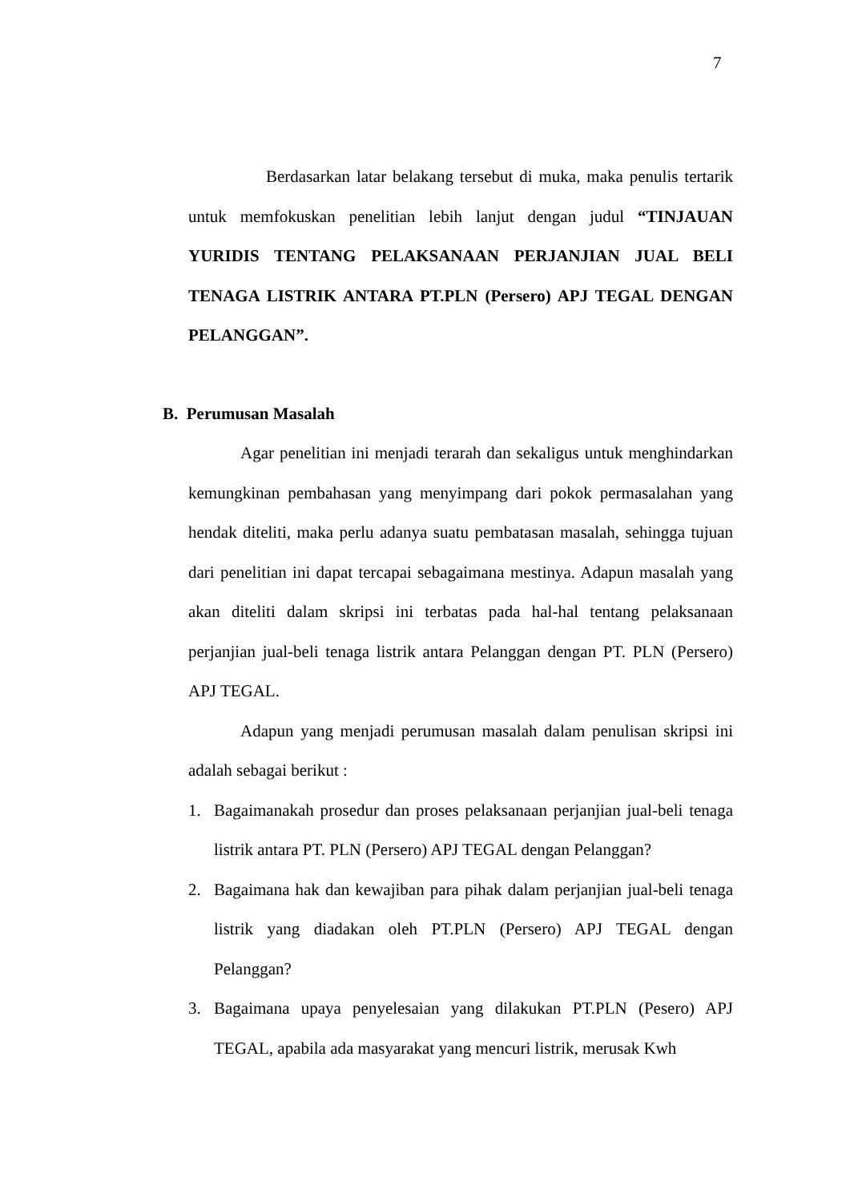7
Berdasarkan latar belakang tersebut di muka, maka penulis tertarik untuk memfokuskan penelitian lebih lanjut dengan judul “TINJAUAN YURIDIS TENTANG PELAKSANAAN PERJANJIAN JUAL BELI TENAGA LISTRIK ANTARA PT.PLN (Persero) APJ TEGAL DENGAN PELANGGAN”.
B. Perumusan Masalah
Agar penelitian ini menjadi terarah dan sekaligus untuk menghindarkan kemungkinan pembahasan yang menyimpang dari pokok permasalahan yang hendak diteliti, maka perlu adanya suatu pembatasan masalah, sehingga tujuan dari penelitian ini dapat tercapai sebagaimana mestinya. Adapun masalah yang akan diteliti dalam skripsi ini terbatas pada hal-hal tentang pelaksanaan perjanjian jual-beli tenaga listrik antara Pelanggan dengan PT. PLN (Persero) APJ TEGAL.
Adapun yang menjadi perumusan masalah dalam penulisan skripsi ini adalah sebagai berikut :
1. Bagaimanakah prosedur dan proses pelaksanaan perjanjian jual-beli tenaga listrik antara PT. PLN (Persero) APJ TEGAL dengan Pelanggan?
2. Bagaimana hak dan kewajiban para pihak dalam perjanjian jual-beli tenaga listrik yang diadakan oleh PT.PLN (Persero) APJ TEGAL dengan Pelanggan?
3. Bagaimana upaya penyelesaian yang dilakukan PT.PLN (Pesero) APJ TEGAL, apabila ada masyarakat yang mencuri listrik, merusak Kwh